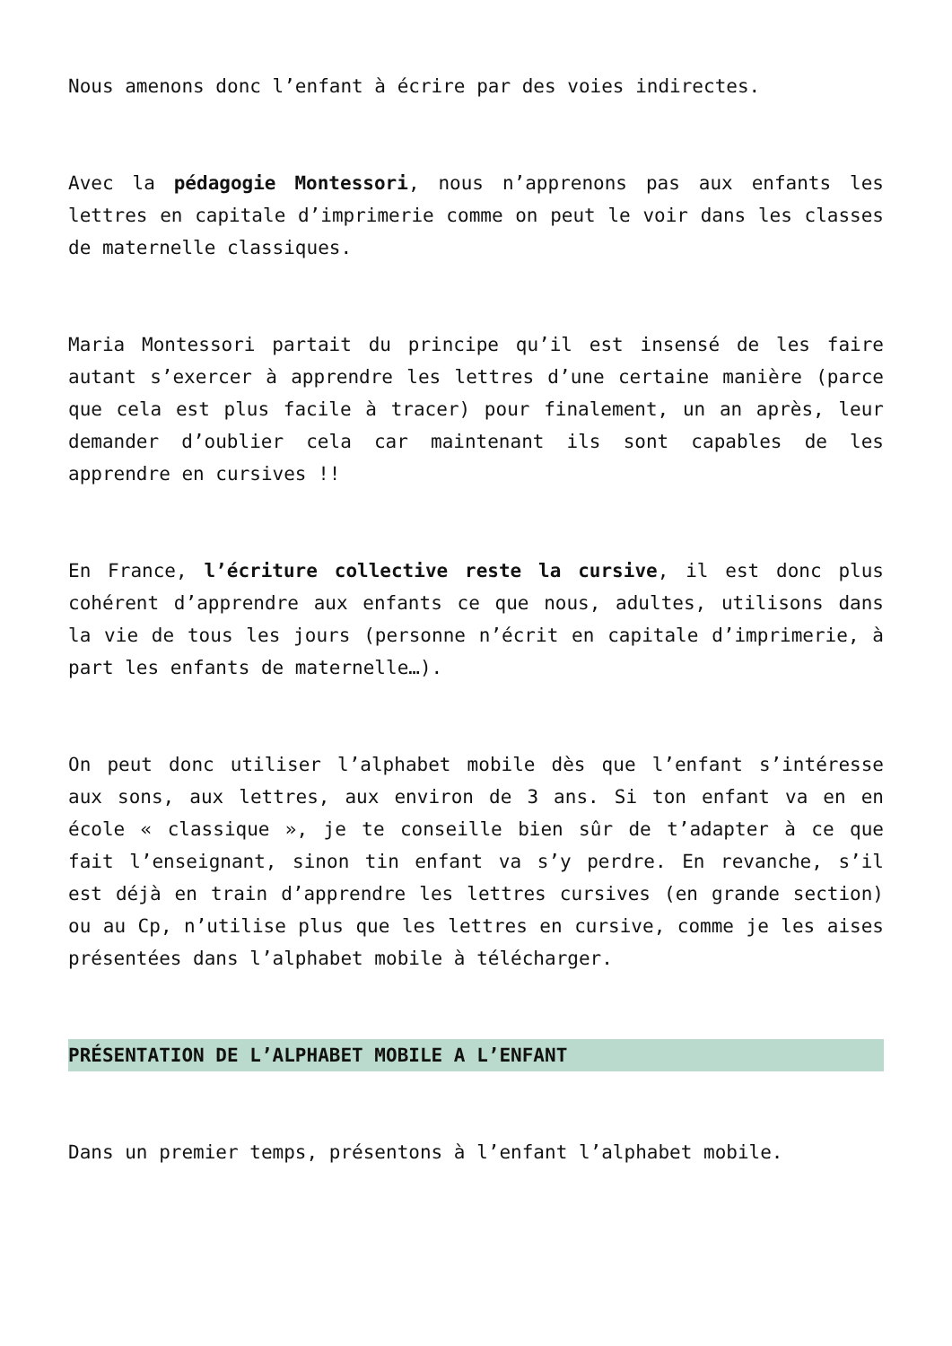Nous amenons donc l’enfant à écrire par des voies indirectes.
Avec la pédagogie Montessori, nous n’apprenons pas aux enfants les lettres en capitale d’imprimerie comme on peut le voir dans les classes de maternelle classiques.
Maria Montessori partait du principe qu’il est insensé de les faire autant s’exercer à apprendre les lettres d’une certaine manière (parce que cela est plus facile à tracer) pour finalement, un an après, leur demander d’oublier cela car maintenant ils sont capables de les apprendre en cursives !!
En France, l’écriture collective reste la cursive, il est donc plus cohérent d’apprendre aux enfants ce que nous, adultes, utilisons dans la vie de tous les jours (personne n’écrit en capitale d’imprimerie, à part les enfants de maternelle…).
On peut donc utiliser l’alphabet mobile dès que l’enfant s’intéresse aux sons, aux lettres, aux environ de 3 ans. Si ton enfant va en en école « classique », je te conseille bien sûr de t’adapter à ce que fait l’enseignant, sinon tin enfant va s’y perdre. En revanche, s’il est déjà en train d’apprendre les lettres cursives (en grande section) ou au Cp, n’utilise plus que les lettres en cursive, comme je les aises présentées dans l’alphabet mobile à télécharger.
PRÉSENTATION DE L’ALPHABET MOBILE A L’ENFANT
Dans un premier temps, présentons à l’enfant l’alphabet mobile.